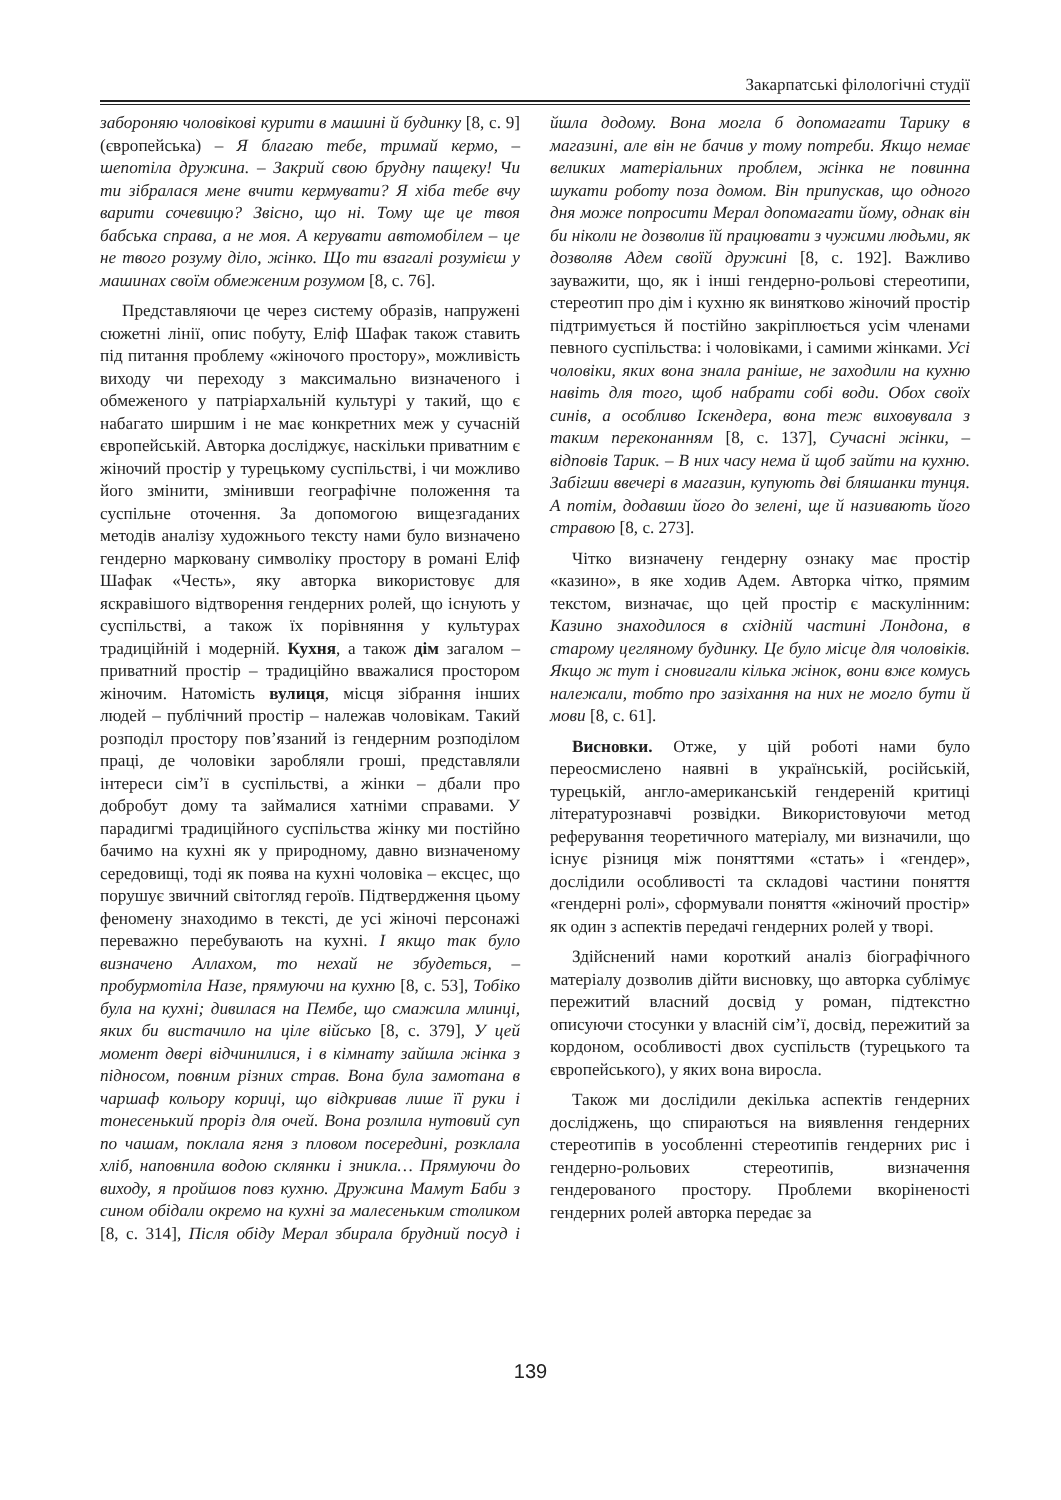Закарпатські філологічні студії
забороняю чоловікові курити в машині й будинку [8, с. 9] (європейська) – Я благаю тебе, тримай кермо, – шепотіла дружина. – Закрий свою брудну пащеку! Чи ти зібралася мене вчити кермувати? Я хіба тебе вчу варити сочевицю? Звісно, що ні. Тому ще це твоя бабська справа, а не моя. А керувати автомобілем – це не твого розуму діло, жінко. Що ти взагалі розумієш у машинах своїм обмеженим розумом [8, с. 76].
Представляючи це через систему образів, напружені сюжетні лінії, опис побуту, Еліф Шафак також ставить під питання проблему «жіночого простору», можливість виходу чи переходу з максимально визначеного і обмеженого у патріархальній культурі у такий, що є набагато ширшим і не має конкретних меж у сучасній європейській. Авторка досліджує, наскільки приватним є жіночий простір у турецькому суспільстві, і чи можливо його змінити, змінивши географічне положення та суспільне оточення. За допомогою вищезгаданих методів аналізу художнього тексту нами було визначено гендерно марковану символіку простору в романі Еліф Шафак «Честь», яку авторка використовує для яскравішого відтворення гендерних ролей, що існують у суспільстві, а також їх порівняння у культурах традиційній і модерній. Кухня, а також дім загалом – приватний простір – традиційно вважалися простором жіночим. Натомість вулиця, місця зібрання інших людей – публічний простір – належав чоловікам. Такий розподіл простору пов’язаний із гендерним розподілом праці, де чоловіки заробляли гроші, представляли інтереси сім’ї в суспільстві, а жінки – дбали про добробут дому та займалися хатніми справами. У парадигмі традиційного суспільства жінку ми постійно бачимо на кухні як у природному, давно визначеному середовищі, тоді як поява на кухні чоловіка – ексцес, що порушує звичний світогляд героїв. Підтвердження цьому феномену знаходимо в тексті, де усі жіночі персонажі переважно перебувають на кухні. І якщо так було визначено Аллахом, то нехай не збудеться, – пробурмотіла Назе, прямуючи на кухню [8, с. 53], Тобіко була на кухні; дивилася на Пембе, що смажила млинці, яких би вистачило на ціле військо [8, с. 379], У цей момент двері відчинилися, і в кімнату зайшла жінка з підносом, повним різних страв. Вона була замотана в чаршаф кольору кориці, що відкривав лише її руки і тонесенький проріз для очей. Вона розлила нутовий суп по чашам, поклала ягня з пловом посередині, розклала хліб, наповнила водою склянки і зникла… Прямуючи до виходу, я пройшов повз кухню. Дружина Мамут Баби з сином обідали окремо на кухні за малесеньким столиком [8, с. 314], Після обіду Мерал збирала брудний посуд і йшла додому. Вона могла б допомагати Тарику в магазині, але він не бачив у тому потреби. Якщо немає великих матеріальних проблем, жінка не повинна шукати роботу поза домом. Він припускав, що одного дня може попросити Мерал допомагати йому, однак він би ніколи не дозволив їй працювати з чужими людьми, як дозволяв Адем своїй дружині [8, с. 192]. Важливо зауважити, що, як і інші гендерно-рольові стереотипи, стереотип про дім і кухню як винятково жіночий простір підтримується й постійно закріплюється усім членами певного суспільства: і чоловіками, і самими жінками. Усі чоловіки, яких вона знала раніше, не заходили на кухню навіть для того, щоб набрати собі води. Обох своїх синів, а особливо Іскендера, вона теж виховувала з таким переконанням [8, с. 137], Сучасні жінки, – відповів Тарик. – В них часу нема й щоб зайти на кухню. Забігши ввечері в магазин, купують дві бляшанки тунця. А потім, додавши його до зелені, ще й називають його стравою [8, с. 273].
Чітко визначену гендерну ознаку має простір «казино», в яке ходив Адем. Авторка чітко, прямим текстом, визначає, що цей простір є маскулінним: Казино знаходилося в східній частині Лондона, в старому цегляному будинку. Це було місце для чоловіків. Якщо ж тут і сновигали кілька жінок, вони вже комусь належали, тобто про зазіхання на них не могло бути й мови [8, с. 61].
Висновки. Отже, у цій роботі нами було переосмислено наявні в українській, російській, турецькій, англо-американській гендереній критиці літературознавчі розвідки. Використовуючи метод реферування теоретичного матеріалу, ми визначили, що існує різниця між поняттями «стать» і «гендер», дослідили особливості та складові частини поняття «гендерні ролі», сформували поняття «жіночий простір» як один з аспектів передачі гендерних ролей у творі.
Здійснений нами короткий аналіз біографічного матеріалу дозволив дійти висновку, що авторка сублімує пережитий власний досвід у роман, підтекстно описуючи стосунки у власній сім’ї, досвід, пережитий за кордоном, особливості двох суспільств (турецького та європейського), у яких вона виросла.
Також ми дослідили декілька аспектів гендерних досліджень, що спираються на виявлення гендерних стереотипів в уособленні стереотипів гендерних рис і гендерно-рольових стереотипів, визначення гендерованого простору. Проблеми вкоріненості гендерних ролей авторка передає за
139